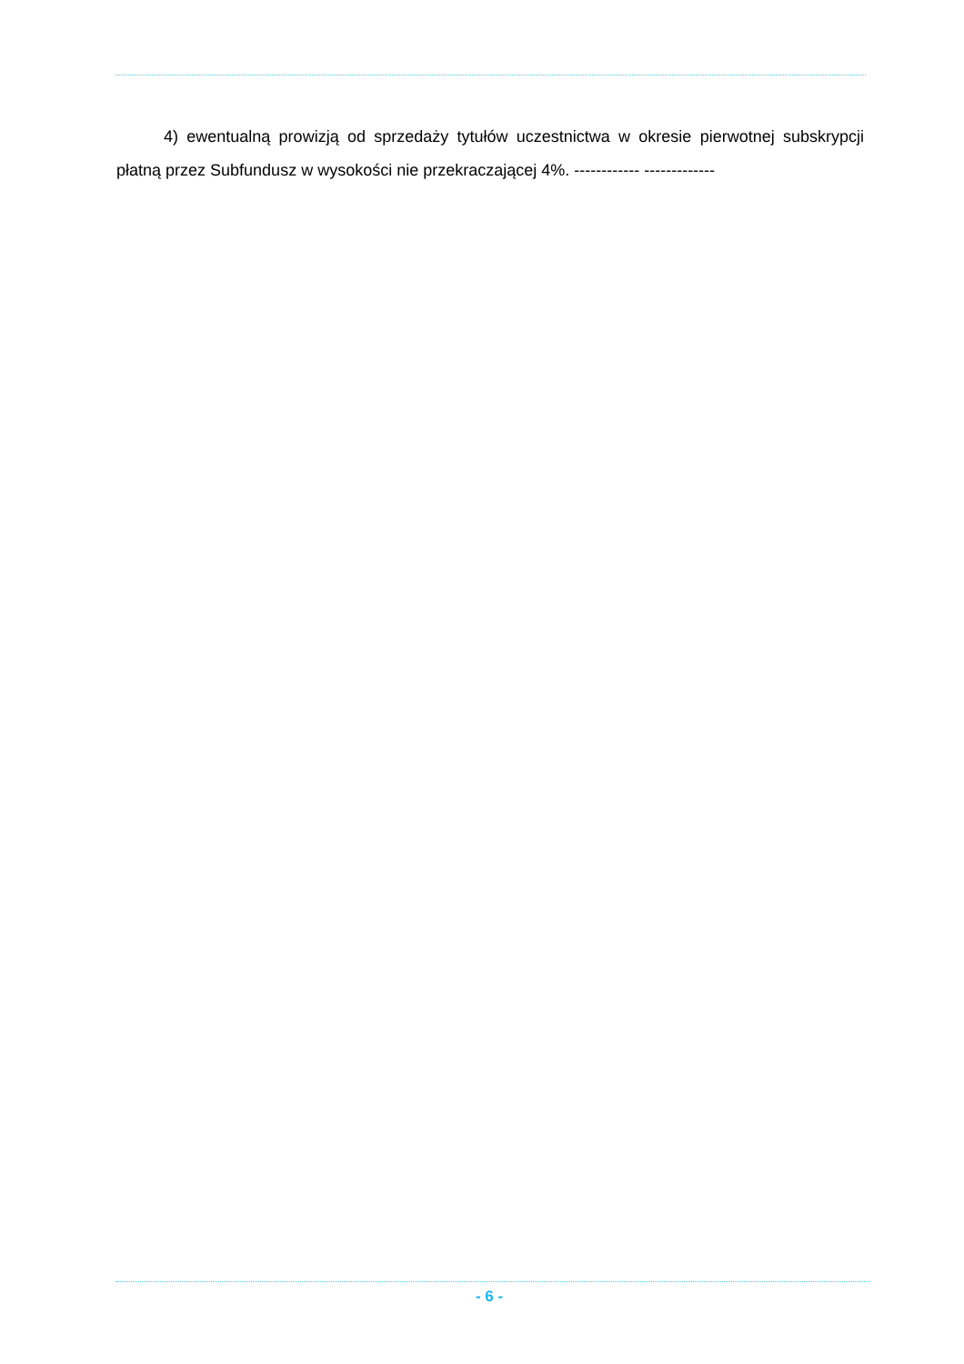4) ewentualną prowizją od sprzedaży tytułów uczestnictwa w okresie pierwotnej subskrypcji płatną przez Subfundusz w wysokości nie przekraczającej 4%. ------------ -------------
- 6 -